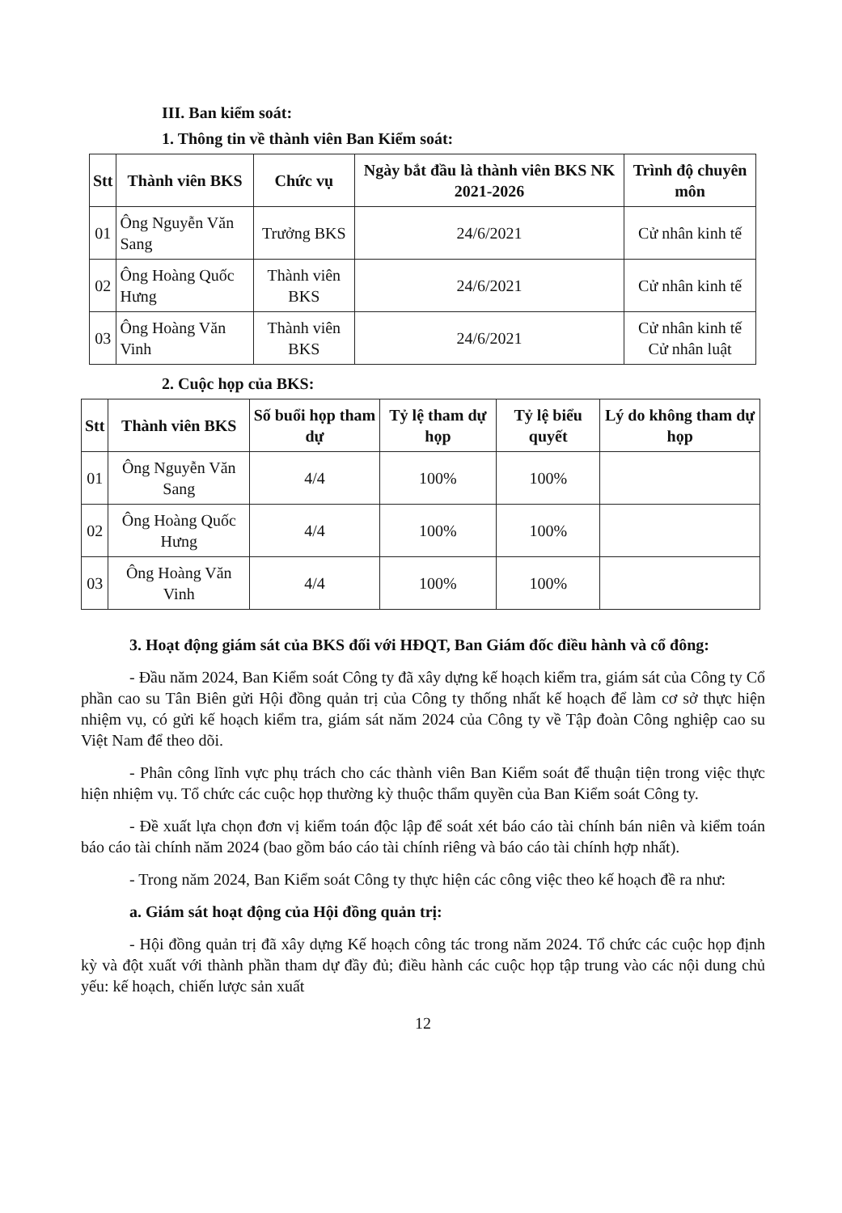III. Ban kiểm soát:
1. Thông tin về thành viên Ban Kiểm soát:
| Stt | Thành viên BKS | Chức vụ | Ngày bắt đầu là thành viên BKS NK 2021-2026 | Trình độ chuyên môn |
| --- | --- | --- | --- | --- |
| 01 | Ông Nguyễn Văn Sang | Trưởng BKS | 24/6/2021 | Cử nhân kinh tế |
| 02 | Ông Hoàng Quốc Hưng | Thành viên BKS | 24/6/2021 | Cử nhân kinh tế |
| 03 | Ông Hoàng Văn Vinh | Thành viên BKS | 24/6/2021 | Cử nhân kinh tế Cử nhân luật |
2. Cuộc họp của BKS:
| Stt | Thành viên BKS | Số buổi họp tham dự | Tỷ lệ tham dự họp | Tỷ lệ biểu quyết | Lý do không tham dự họp |
| --- | --- | --- | --- | --- | --- |
| 01 | Ông Nguyễn Văn Sang | 4/4 | 100% | 100% | |
| 02 | Ông Hoàng Quốc Hưng | 4/4 | 100% | 100% | |
| 03 | Ông Hoàng Văn Vinh | 4/4 | 100% | 100% | |
3. Hoạt động giám sát của BKS đối với HĐQT, Ban Giám đốc điều hành và cổ đông:
- Đầu năm 2024, Ban Kiểm soát Công ty đã xây dựng kế hoạch kiểm tra, giám sát của Công ty Cổ phần cao su Tân Biên gửi Hội đồng quản trị của Công ty thống nhất kế hoạch để làm cơ sở thực hiện nhiệm vụ, có gửi kế hoạch kiểm tra, giám sát năm 2024 của Công ty về Tập đoàn Công nghiệp cao su Việt Nam để theo dõi.
- Phân công lĩnh vực phụ trách cho các thành viên Ban Kiểm soát để thuận tiện trong việc thực hiện nhiệm vụ. Tổ chức các cuộc họp thường kỳ thuộc thẩm quyền của Ban Kiểm soát Công ty.
- Đề xuất lựa chọn đơn vị kiểm toán độc lập để soát xét báo cáo tài chính bán niên và kiểm toán báo cáo tài chính năm 2024 (bao gồm báo cáo tài chính riêng và báo cáo tài chính hợp nhất).
- Trong năm 2024, Ban Kiểm soát Công ty thực hiện các công việc theo kế hoạch đề ra như:
a. Giám sát hoạt động của Hội đồng quản trị:
- Hội đồng quản trị đã xây dựng Kế hoạch công tác trong năm 2024. Tổ chức các cuộc họp định kỳ và đột xuất với thành phần tham dự đầy đủ; điều hành các cuộc họp tập trung vào các nội dung chủ yếu: kế hoạch, chiến lược sản xuất
12